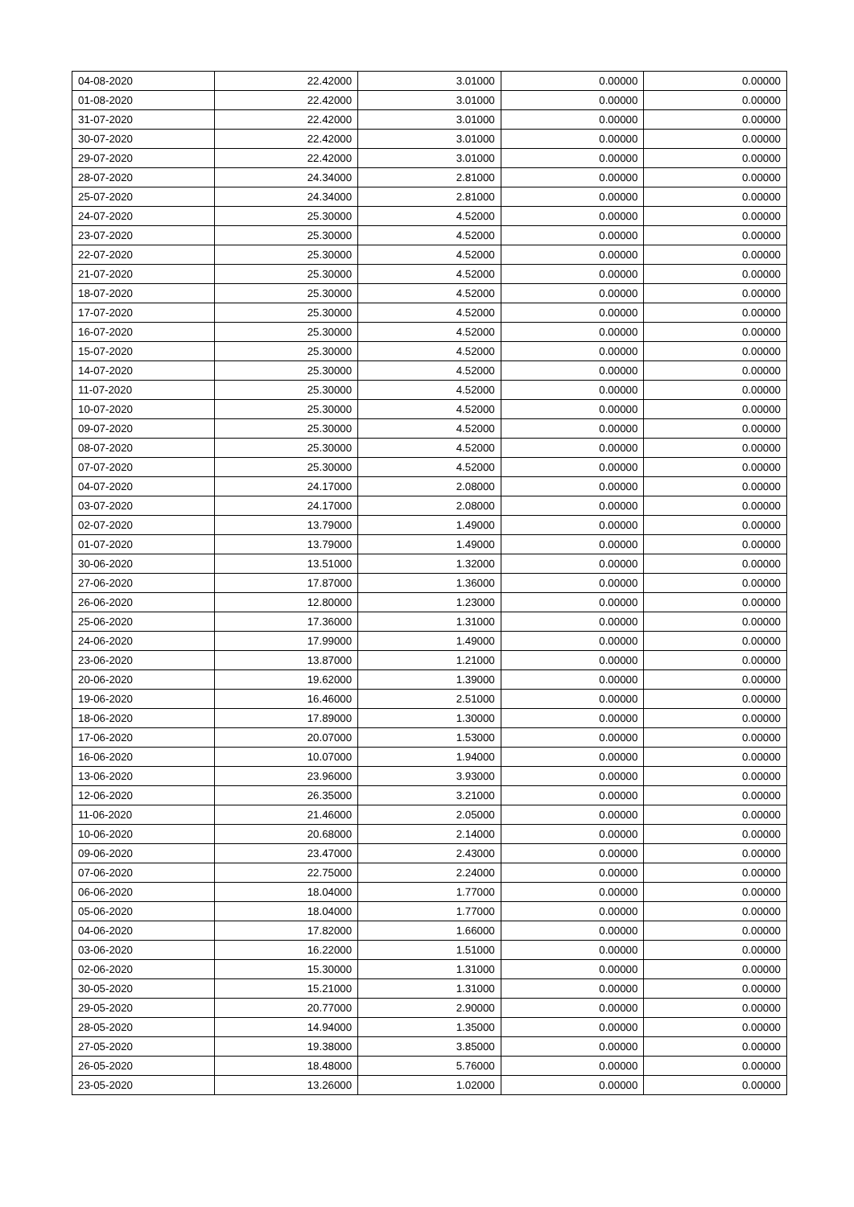| 04-08-2020 | 22.42000 | 3.01000 | 0.00000 | 0.00000 |
| 01-08-2020 | 22.42000 | 3.01000 | 0.00000 | 0.00000 |
| 31-07-2020 | 22.42000 | 3.01000 | 0.00000 | 0.00000 |
| 30-07-2020 | 22.42000 | 3.01000 | 0.00000 | 0.00000 |
| 29-07-2020 | 22.42000 | 3.01000 | 0.00000 | 0.00000 |
| 28-07-2020 | 24.34000 | 2.81000 | 0.00000 | 0.00000 |
| 25-07-2020 | 24.34000 | 2.81000 | 0.00000 | 0.00000 |
| 24-07-2020 | 25.30000 | 4.52000 | 0.00000 | 0.00000 |
| 23-07-2020 | 25.30000 | 4.52000 | 0.00000 | 0.00000 |
| 22-07-2020 | 25.30000 | 4.52000 | 0.00000 | 0.00000 |
| 21-07-2020 | 25.30000 | 4.52000 | 0.00000 | 0.00000 |
| 18-07-2020 | 25.30000 | 4.52000 | 0.00000 | 0.00000 |
| 17-07-2020 | 25.30000 | 4.52000 | 0.00000 | 0.00000 |
| 16-07-2020 | 25.30000 | 4.52000 | 0.00000 | 0.00000 |
| 15-07-2020 | 25.30000 | 4.52000 | 0.00000 | 0.00000 |
| 14-07-2020 | 25.30000 | 4.52000 | 0.00000 | 0.00000 |
| 11-07-2020 | 25.30000 | 4.52000 | 0.00000 | 0.00000 |
| 10-07-2020 | 25.30000 | 4.52000 | 0.00000 | 0.00000 |
| 09-07-2020 | 25.30000 | 4.52000 | 0.00000 | 0.00000 |
| 08-07-2020 | 25.30000 | 4.52000 | 0.00000 | 0.00000 |
| 07-07-2020 | 25.30000 | 4.52000 | 0.00000 | 0.00000 |
| 04-07-2020 | 24.17000 | 2.08000 | 0.00000 | 0.00000 |
| 03-07-2020 | 24.17000 | 2.08000 | 0.00000 | 0.00000 |
| 02-07-2020 | 13.79000 | 1.49000 | 0.00000 | 0.00000 |
| 01-07-2020 | 13.79000 | 1.49000 | 0.00000 | 0.00000 |
| 30-06-2020 | 13.51000 | 1.32000 | 0.00000 | 0.00000 |
| 27-06-2020 | 17.87000 | 1.36000 | 0.00000 | 0.00000 |
| 26-06-2020 | 12.80000 | 1.23000 | 0.00000 | 0.00000 |
| 25-06-2020 | 17.36000 | 1.31000 | 0.00000 | 0.00000 |
| 24-06-2020 | 17.99000 | 1.49000 | 0.00000 | 0.00000 |
| 23-06-2020 | 13.87000 | 1.21000 | 0.00000 | 0.00000 |
| 20-06-2020 | 19.62000 | 1.39000 | 0.00000 | 0.00000 |
| 19-06-2020 | 16.46000 | 2.51000 | 0.00000 | 0.00000 |
| 18-06-2020 | 17.89000 | 1.30000 | 0.00000 | 0.00000 |
| 17-06-2020 | 20.07000 | 1.53000 | 0.00000 | 0.00000 |
| 16-06-2020 | 10.07000 | 1.94000 | 0.00000 | 0.00000 |
| 13-06-2020 | 23.96000 | 3.93000 | 0.00000 | 0.00000 |
| 12-06-2020 | 26.35000 | 3.21000 | 0.00000 | 0.00000 |
| 11-06-2020 | 21.46000 | 2.05000 | 0.00000 | 0.00000 |
| 10-06-2020 | 20.68000 | 2.14000 | 0.00000 | 0.00000 |
| 09-06-2020 | 23.47000 | 2.43000 | 0.00000 | 0.00000 |
| 07-06-2020 | 22.75000 | 2.24000 | 0.00000 | 0.00000 |
| 06-06-2020 | 18.04000 | 1.77000 | 0.00000 | 0.00000 |
| 05-06-2020 | 18.04000 | 1.77000 | 0.00000 | 0.00000 |
| 04-06-2020 | 17.82000 | 1.66000 | 0.00000 | 0.00000 |
| 03-06-2020 | 16.22000 | 1.51000 | 0.00000 | 0.00000 |
| 02-06-2020 | 15.30000 | 1.31000 | 0.00000 | 0.00000 |
| 30-05-2020 | 15.21000 | 1.31000 | 0.00000 | 0.00000 |
| 29-05-2020 | 20.77000 | 2.90000 | 0.00000 | 0.00000 |
| 28-05-2020 | 14.94000 | 1.35000 | 0.00000 | 0.00000 |
| 27-05-2020 | 19.38000 | 3.85000 | 0.00000 | 0.00000 |
| 26-05-2020 | 18.48000 | 5.76000 | 0.00000 | 0.00000 |
| 23-05-2020 | 13.26000 | 1.02000 | 0.00000 | 0.00000 |